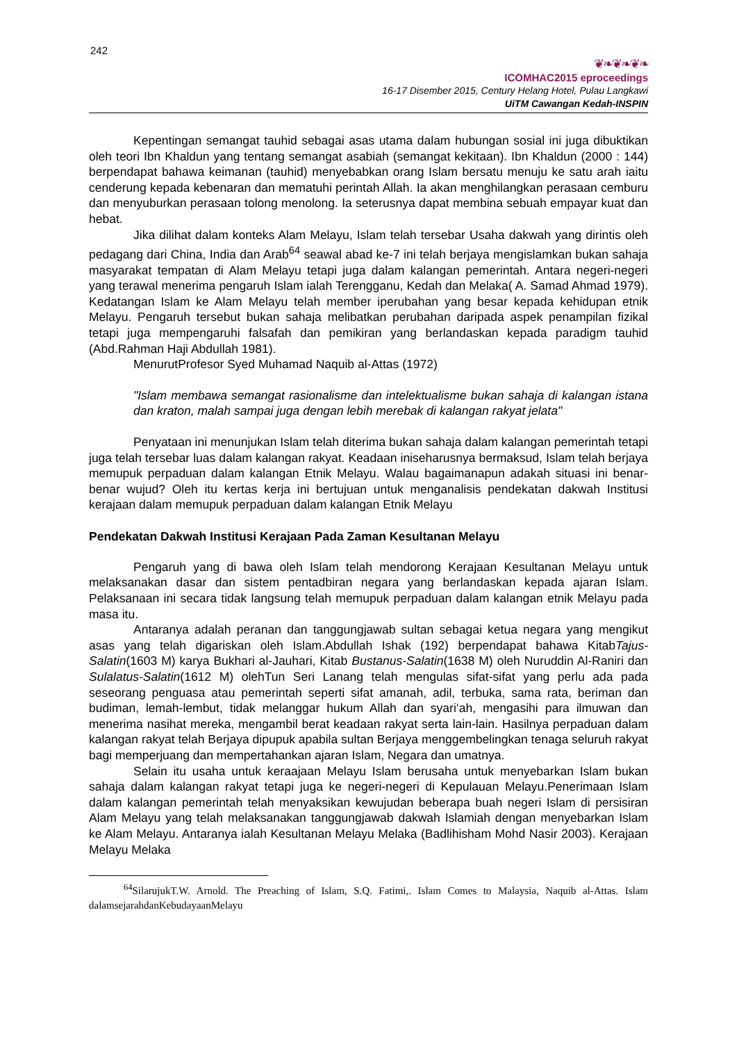242
❦❧❦❧❦❧
ICOMHAC2015 eproceedings
16-17 Disember 2015, Century Helang Hotel, Pulau Langkawi
UiTM Cawangan Kedah-INSPIN
Kepentingan semangat tauhid sebagai asas utama dalam hubungan sosial ini juga dibuktikan oleh teori Ibn Khaldun yang tentang semangat asabiah (semangat kekitaan). Ibn Khaldun (2000 : 144) berpendapat bahawa keimanan (tauhid) menyebabkan orang Islam bersatu menuju ke satu arah iaitu cenderung kepada kebenaran dan mematuhi perintah Allah. Ia akan menghilangkan perasaan cemburu dan menyuburkan perasaan tolong menolong. Ia seterusnya dapat membina sebuah empayar kuat dan hebat.
Jika dilihat dalam konteks Alam Melayu, Islam telah tersebar Usaha dakwah yang dirintis oleh pedagang dari China, India dan Arab<sup>64</sup> seawal abad ke-7 ini telah berjaya mengislamkan bukan sahaja masyarakat tempatan di Alam Melayu tetapi juga dalam kalangan pemerintah. Antara negeri-negeri yang terawal menerima pengaruh Islam ialah Terengganu, Kedah dan Melaka( A. Samad Ahmad 1979). Kedatangan Islam ke Alam Melayu telah member iperubahan yang besar kepada kehidupan etnik Melayu. Pengaruh tersebut bukan sahaja melibatkan perubahan daripada aspek penampilan fizikal tetapi juga mempengaruhi falsafah dan pemikiran yang berlandaskan kepada paradigm tauhid (Abd.Rahman Haji Abdullah 1981).
MenurutProfesor Syed Muhamad Naquib al-Attas (1972)
"Islam membawa semangat rasionalisme dan intelektualisme bukan sahaja di kalangan istana dan kraton, malah sampai juga dengan lebih merebak di kalangan rakyat jelata"
Penyataan ini menunjukan Islam telah diterima bukan sahaja dalam kalangan pemerintah tetapi juga telah tersebar luas dalam kalangan rakyat. Keadaan iniseharusnya bermaksud, Islam telah berjaya memupuk perpaduan dalam kalangan Etnik Melayu. Walau bagaimanapun adakah situasi ini benar-benar wujud? Oleh itu kertas kerja ini bertujuan untuk menganalisis pendekatan dakwah Institusi kerajaan dalam memupuk perpaduan dalam kalangan Etnik Melayu
Pendekatan Dakwah Institusi Kerajaan Pada Zaman Kesultanan Melayu
Pengaruh yang di bawa oleh Islam telah mendorong Kerajaan Kesultanan Melayu untuk melaksanakan dasar dan sistem pentadbiran negara yang berlandaskan kepada ajaran Islam. Pelaksanaan ini secara tidak langsung telah memupuk perpaduan dalam kalangan etnik Melayu pada masa itu.
Antaranya adalah peranan dan tanggungjawab sultan sebagai ketua negara yang mengikut asas yang telah digariskan oleh Islam.Abdullah Ishak (192) berpendapat bahawa KitabTajus-Salatin(1603 M) karya Bukhari al-Jauhari, Kitab Bustanus-Salatin(1638 M) oleh Nuruddin Al-Raniri dan Sulalatus-Salatin(1612 M) olehTun Seri Lanang telah mengulas sifat-sifat yang perlu ada pada seseorang penguasa atau pemerintah seperti sifat amanah, adil, terbuka, sama rata, beriman dan budiman, lemah-lembut, tidak melanggar hukum Allah dan syari‘ah, mengasihi para ilmuwan dan menerima nasihat mereka, mengambil berat keadaan rakyat serta lain-lain. Hasilnya perpaduan dalam kalangan rakyat telah Berjaya dipupuk apabila sultan Berjaya menggembelingkan tenaga seluruh rakyat bagi memperjuang dan mempertahankan ajaran Islam, Negara dan umatnya.
Selain itu usaha untuk keraajaan Melayu Islam berusaha untuk menyebarkan Islam bukan sahaja dalam kalangan rakyat tetapi juga ke negeri-negeri di Kepulauan Melayu.Penerimaan Islam dalam kalangan pemerintah telah menyaksikan kewujudan beberapa buah negeri Islam di persisiran Alam Melayu yang telah melaksanakan tanggungjawab dakwah Islamiah dengan menyebarkan Islam ke Alam Melayu. Antaranya ialah Kesultanan Melayu Melaka (Badlihisham Mohd Nasir 2003). Kerajaan Melayu Melaka
<sup>64</sup> SilarujukT.W. Arnold. The Preaching of Islam, S.Q. Fatimi,. Islam Comes to Malaysia, Naquib al-Attas. Islam dalamsejarahdanKebudayaanMelayu